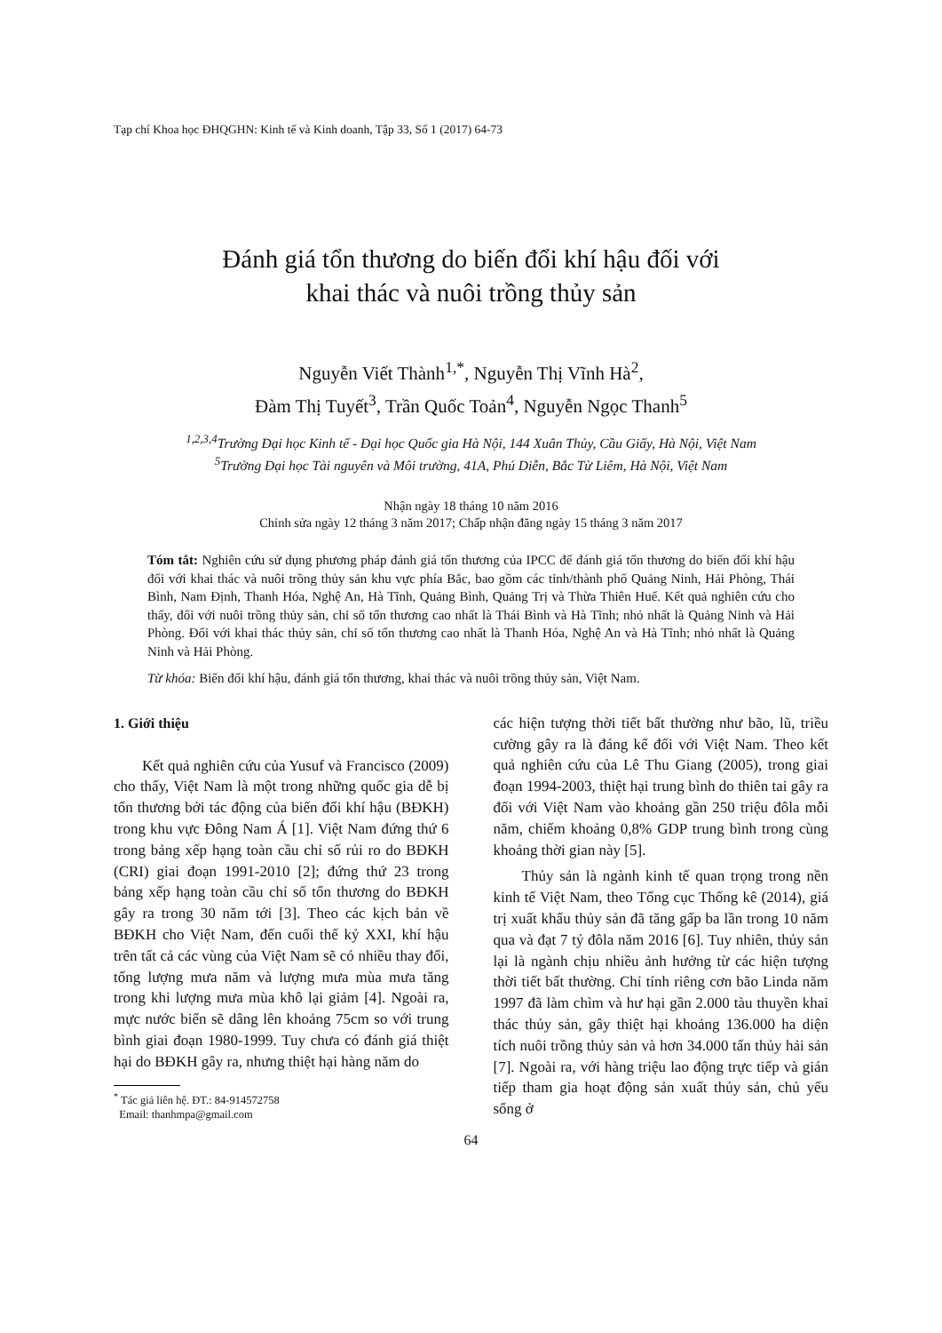Tạp chí Khoa học ĐHQGHN: Kinh tế và Kinh doanh, Tập 33, Số 1 (2017) 64-73
Đánh giá tổn thương do biến đổi khí hậu đối với
khai thác và nuôi trồng thủy sản
Nguyễn Viết Thành<sup>1,*</sup>, Nguyễn Thị Vĩnh Hà<sup>2</sup>,
Đàm Thị Tuyết<sup>3</sup>, Trần Quốc Toản<sup>4</sup>, Nguyễn Ngọc Thanh<sup>5</sup>
<sup>1,2,3,4</sup>Trường Đại học Kinh tế - Đại học Quốc gia Hà Nội, 144 Xuân Thủy, Cầu Giấy, Hà Nội, Việt Nam
<sup>5</sup> Trường Đại học Tài nguyên và Môi trường, 41A, Phú Diễn, Bắc Từ Liêm, Hà Nội, Việt Nam
Nhận ngày 18 tháng 10 năm 2016
Chỉnh sửa ngày 12 tháng 3 năm 2017; Chấp nhận đăng ngày 15 tháng 3 năm 2017
Tóm tắt: Nghiên cứu sử dụng phương pháp đánh giá tổn thương của IPCC để đánh giá tổn thương do biến đổi khí hậu đối với khai thác và nuôi trồng thủy sản khu vực phía Bắc, bao gồm các tỉnh/thành phố Quảng Ninh, Hải Phòng, Thái Bình, Nam Định, Thanh Hóa, Nghệ An, Hà Tĩnh, Quảng Bình, Quảng Trị và Thừa Thiên Huế. Kết quả nghiên cứu cho thấy, đối với nuôi trồng thủy sản, chỉ số tổn thương cao nhất là Thái Bình và Hà Tĩnh; nhỏ nhất là Quảng Ninh và Hải Phòng. Đối với khai thác thủy sản, chỉ số tổn thương cao nhất là Thanh Hóa, Nghệ An và Hà Tĩnh; nhỏ nhất là Quảng Ninh và Hải Phòng.
Từ khóa: Biến đổi khí hậu, đánh giá tổn thương, khai thác và nuôi trồng thủy sản, Việt Nam.
1. Giới thiệu
Kết quả nghiên cứu của Yusuf và Francisco (2009) cho thấy, Việt Nam là một trong những quốc gia dễ bị tổn thương bởi tác động của biến đổi khí hậu (BĐKH) trong khu vực Đông Nam Á [1]. Việt Nam đứng thứ 6 trong bảng xếp hạng toàn cầu chỉ số rủi ro do BĐKH (CRI) giai đoạn 1991-2010 [2]; đứng thứ 23 trong bảng xếp hạng toàn cầu chỉ số tổn thương do BĐKH gây ra trong 30 năm tới [3]. Theo các kịch bản về BĐKH cho Việt Nam, đến cuối thế kỷ XXI, khí hậu trên tất cả các vùng của Việt Nam sẽ có nhiều thay đổi, tổng lượng mưa năm và lượng mưa mùa mưa tăng trong khi lượng mưa mùa khô lại giảm [4]. Ngoài ra, mực nước biển sẽ dâng lên khoảng 75cm so với trung bình giai đoạn 1980-1999. Tuy chưa có đánh giá thiệt hại do BĐKH gây ra, nhưng thiệt hại hàng năm do
<sup>*</sup> Tác giả liên hệ. ĐT.: 84-914572758
Email: thanhmpa@gmail.com
các hiện tượng thời tiết bất thường như bão, lũ, triều cường gây ra là đáng kể đối với Việt Nam. Theo kết quả nghiên cứu của Lê Thu Giang (2005), trong giai đoạn 1994-2003, thiệt hại trung bình do thiên tai gây ra đối với Việt Nam vào khoảng gần 250 triệu đôla mỗi năm, chiếm khoảng 0,8% GDP trung bình trong cùng khoảng thời gian này [5].
Thủy sản là ngành kinh tế quan trọng trong nền kinh tế Việt Nam, theo Tổng cục Thống kê (2014), giá trị xuất khẩu thủy sản đã tăng gấp ba lần trong 10 năm qua và đạt 7 tỷ đôla năm 2016 [6]. Tuy nhiên, thủy sản lại là ngành chịu nhiều ảnh hưởng từ các hiện tượng thời tiết bất thường. Chỉ tính riêng cơn bão Linda năm 1997 đã làm chìm và hư hại gần 2.000 tàu thuyền khai thác thủy sản, gây thiệt hại khoảng 136.000 ha diện tích nuôi trồng thủy sản và hơn 34.000 tấn thủy hải sản [7]. Ngoài ra, với hàng triệu lao động trực tiếp và gián tiếp tham gia hoạt động sản xuất thủy sản, chủ yếu sống ở
64